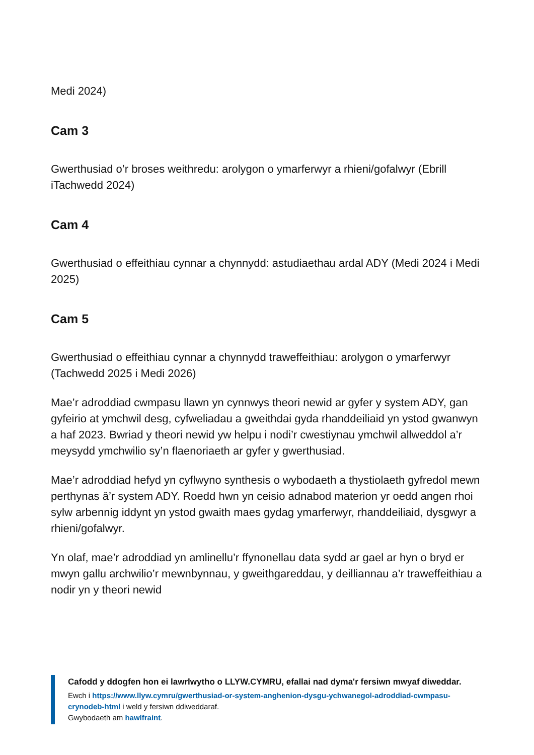Medi 2024)
Cam 3
Gwerthusiad o’r broses weithredu: arolygon o ymarferwyr a rhieni/gofalwyr (Ebrill iTachwedd 2024)
Cam 4
Gwerthusiad o effeithiau cynnar a chynnydd: astudiaethau ardal ADY (Medi 2024 i Medi 2025)
Cam 5
Gwerthusiad o effeithiau cynnar a chynnydd traweffeithiau: arolygon o ymarferwyr (Tachwedd 2025 i Medi 2026)
Mae’r adroddiad cwmpasu llawn yn cynnwys theori newid ar gyfer y system ADY, gan gyfeirio at ymchwil desg, cyfweliadau a gweithdai gyda rhanddeiliaid yn ystod gwanwyn a haf 2023. Bwriad y theori newid yw helpu i nodi’r cwestiynau ymchwil allweddol a’r meysydd ymchwilio sy’n flaenoriaeth ar gyfer y gwerthusiad.
Mae’r adroddiad hefyd yn cyflwyno synthesis o wybodaeth a thystiolaeth gyfredol mewn perthynas â’r system ADY. Roedd hwn yn ceisio adnabod materion yr oedd angen rhoi sylw arbennig iddynt yn ystod gwaith maes gydag ymarferwyr, rhanddeiliaid, dysgwyr a rhieni/gofalwyr.
Yn olaf, mae’r adroddiad yn amlinellu’r ffynonellau data sydd ar gael ar hyn o bryd er mwyn gallu archwilio’r mewnbynnau, y gweithgareddau, y deilliannau a’r traweffeithiau a nodir yn y theori newid
Cafodd y ddogfen hon ei lawrlwytho o LLYW.CYMRU, efallai nad dyma'r fersiwn mwyaf diweddar.
Ewch i https://www.llyw.cymru/gwerthusiad-or-system-anghenion-dysgu-ychwanegol-adroddiad-cwmpasu-crynodeb-html i weld y fersiwn ddiweddaraf.
Gwybodaeth am hawlfraint.